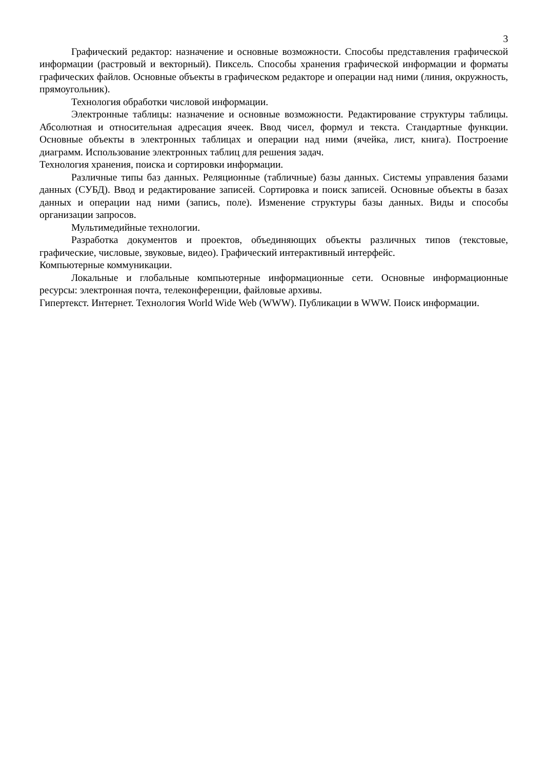3
Графический редактор: назначение и основные возможности. Способы представления графической информации (растровый и векторный). Пиксель. Способы хранения графической информации и форматы графических файлов. Основные объекты в графическом редакторе и операции над ними (линия, окружность, прямоугольник).
Технология обработки числовой информации.
Электронные таблицы: назначение и основные возможности. Редактирование структуры таблицы. Абсолютная и относительная адресация ячеек. Ввод чисел, формул и текста. Стандартные функции. Основные объекты в электронных таблицах и операции над ними (ячейка, лист, книга). Построение диаграмм. Использование электронных таблиц для решения задач.
Технология хранения, поиска и сортировки информации.
Различные типы баз данных. Реляционные (табличные) базы данных. Системы управления базами данных (СУБД). Ввод и редактирование записей. Сортировка и поиск записей. Основные объекты в базах данных и операции над ними (запись, поле). Изменение структуры базы данных. Виды и способы организации запросов.
Мультимедийные технологии.
Разработка документов и проектов, объединяющих объекты различных типов (текстовые, графические, числовые, звуковые, видео). Графический интерактивный интерфейс.
Компьютерные коммуникации.
Локальные и глобальные компьютерные информационные сети. Основные информационные ресурсы: электронная почта, телеконференции, файловые архивы.
Гипертекст. Интернет. Технология World Wide Web (WWW). Публикации в WWW. Поиск информации.